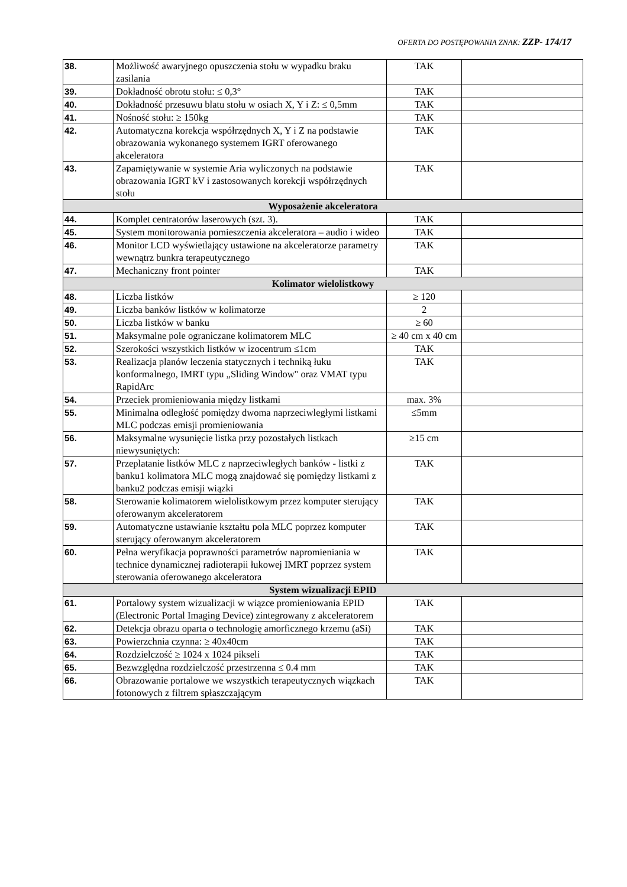OFERTA DO POSTĘPOWANIA ZNAK: ZZP- 174/17
| 38. | Możliwość awaryjnego opuszczenia stołu w wypadku braku zasilania | TAK | |
| 39. | Dokładność obrotu stołu: ≤ 0,3° | TAK | |
| 40. | Dokładność przesuwu blatu stołu w osiach X, Y i Z: ≤ 0,5mm | TAK | |
| 41. | Nośność stołu: ≥ 150kg | TAK | |
| 42. | Automatyczna korekcja współrzędnych X, Y i Z na podstawie obrazowania wykonanego systemem IGRT oferowanego akceleratora | TAK | |
| 43. | Zapamiętywanie w systemie Aria wyliczonych na podstawie obrazowania IGRT kV i zastosowanych korekcji współrzędnych stołu | TAK | |
| Wyposażenie akceleratora | | | |
| 44. | Komplet centratorów laserowych (szt. 3). | TAK | |
| 45. | System monitorowania pomieszczenia akceleratora – audio i wideo | TAK | |
| 46. | Monitor LCD wyświetlający ustawione na akceleratorze parametry wewnątrz bunkra terapeutycznego | TAK | |
| 47. | Mechaniczny front pointer | TAK | |
| Kolimator wielolistkowy | | | |
| 48. | Liczba listków | ≥ 120 | |
| 49. | Liczba banków listków w kolimatorze | 2 | |
| 50. | Liczba listków w banku | ≥ 60 | |
| 51. | Maksymalne pole ograniczane kolimatorem MLC | ≥ 40 cm x 40 cm | |
| 52. | Szerokości wszystkich listków w izocentrum ≤1cm | TAK | |
| 53. | Realizacja planów leczenia statycznych i techniką łuku konformalnego, IMRT typu „Sliding Window" oraz VMAT typu RapidArc | TAK | |
| 54. | Przeciek promieniowania między listkami | max. 3% | |
| 55. | Minimalna odległość pomiędzy dwoma naprzeciwległymi listkami MLC podczas emisji promieniowania | ≤5mm | |
| 56. | Maksymalne wysunięcie listka przy pozostałych listkach niewysuniętych: | ≥15 cm | |
| 57. | Przeplatanie listków MLC z naprzeciwległych banków - listki z banku1 kolimatora MLC mogą znajdować się pomiędzy listkami z banku2 podczas emisji wiązki | TAK | |
| 58. | Sterowanie kolimatorem wielolistkowym przez komputer sterujący oferowanym akceleratorem | TAK | |
| 59. | Automatyczne ustawianie kształtu pola MLC poprzez komputer sterujący oferowanym akceleratorem | TAK | |
| 60. | Pełna weryfikacja poprawności parametrów napromieniania w technice dynamicznej radioterapii łukowej IMRT poprzez system sterowania oferowanego akceleratora | TAK | |
| System wizualizacji EPID | | | |
| 61. | Portalowy system wizualizacji w wiązce promieniowania EPID (Electronic Portal Imaging Device) zintegrowany z akceleratorem | TAK | |
| 62. | Detekcja obrazu oparta o technologię amorficznego krzemu (aSi) | TAK | |
| 63. | Powierzchnia czynna: ≥ 40x40cm | TAK | |
| 64. | Rozdzielczość ≥ 1024 x 1024 pikseli | TAK | |
| 65. | Bezwzględna rozdzielczość przestrzenna ≤ 0.4 mm | TAK | |
| 66. | Obrazowanie portalowe we wszystkich terapeutycznych wiązkach fotonowych z filtrem spłaszczającym | TAK | |